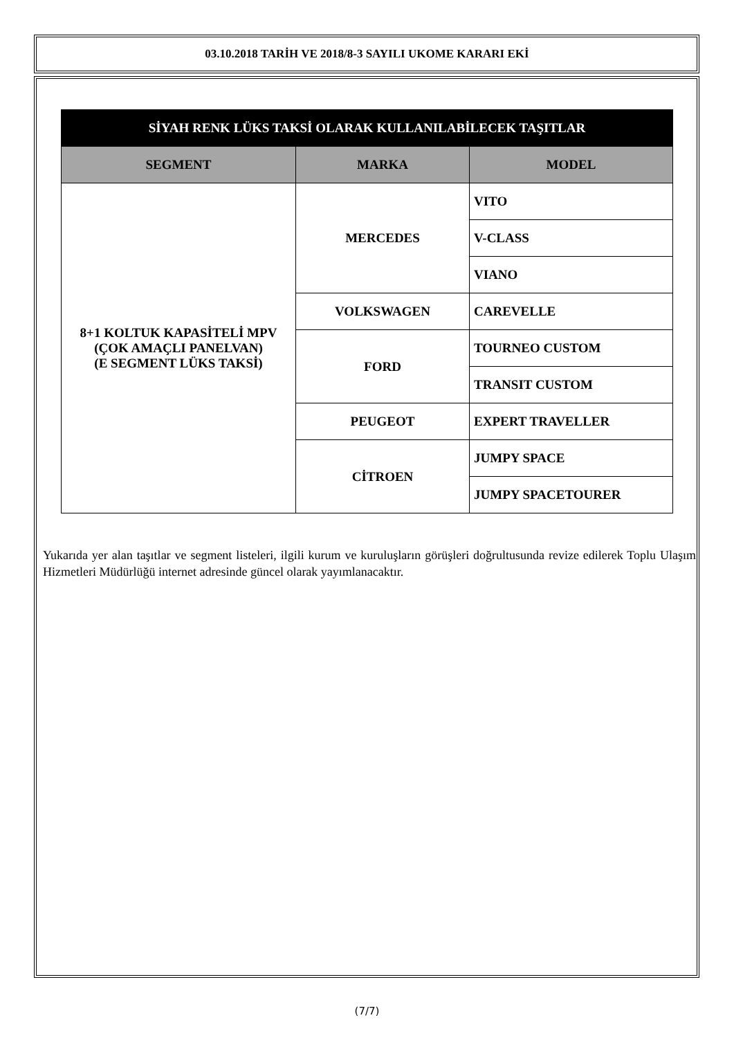03.10.2018 TARİH VE 2018/8-3 SAYILI UKOME KARARI EKİ
| SİYAH RENK LÜKS TAKSİ OLARAK KULLANILABİLECEK TAŞITLAR | | |
| --- | --- | --- |
| SEGMENT | MARKA | MODEL |
| 8+1 KOLTUK KAPASİTELİ MPV (ÇOK AMAÇLI PANELVAN) (E SEGMENT LÜKS TAKSİ) | MERCEDES | VITO |
| | | V-CLASS |
| | | VIANO |
| | VOLKSWAGEN | CAREVELLE |
| | FORD | TOURNEO CUSTOM |
| | | TRANSIT CUSTOM |
| | PEUGEOT | EXPERT TRAVELLER |
| | CİTROEN | JUMPY SPACE |
| | | JUMPY SPACETOURER |
Yukarıda yer alan taşıtlar ve segment listeleri, ilgili kurum ve kuruluşların görüşleri doğrultusunda revize edilerek Toplu Ulaşım Hizmetleri Müdürlüğü internet adresinde güncel olarak yayımlanacaktır.
(7/7)